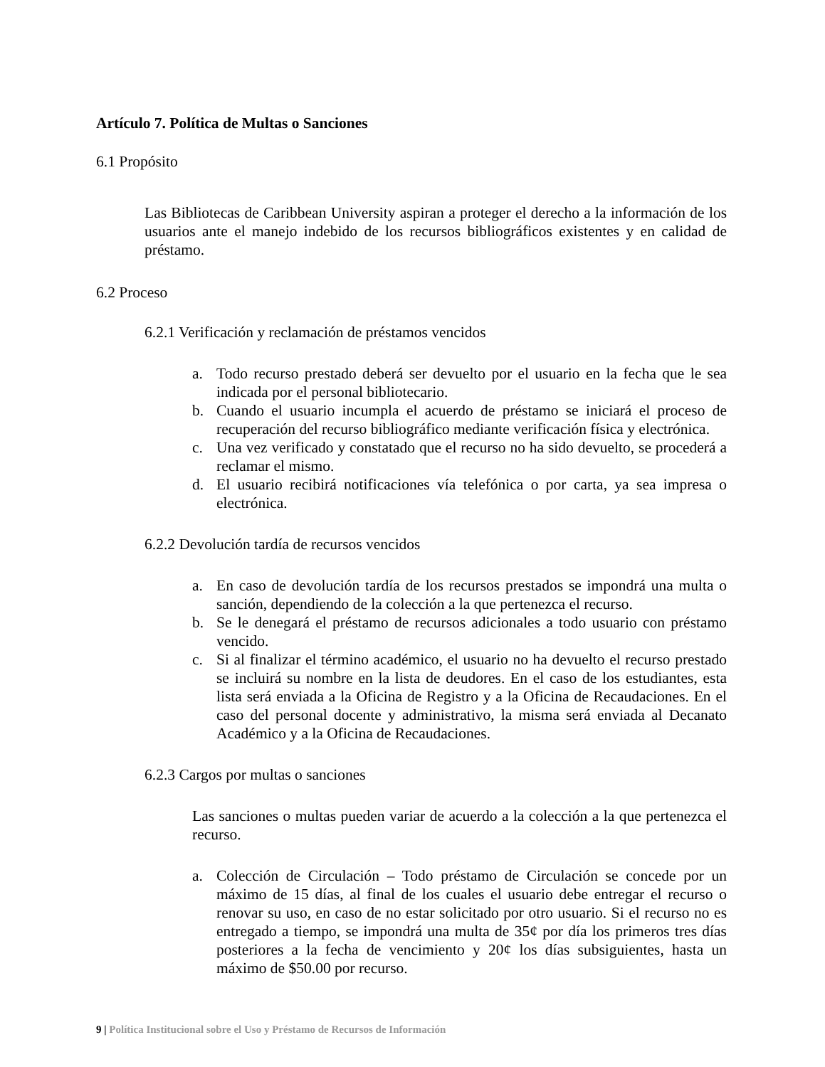Artículo 7. Política de Multas o Sanciones
6.1 Propósito
Las Bibliotecas de Caribbean University aspiran a proteger el derecho a la información de los usuarios ante el manejo indebido de los recursos bibliográficos existentes y en calidad de préstamo.
6.2 Proceso
6.2.1 Verificación y reclamación de préstamos vencidos
a. Todo recurso prestado deberá ser devuelto por el usuario en la fecha que le sea indicada por el personal bibliotecario.
b. Cuando el usuario incumpla el acuerdo de préstamo se iniciará el proceso de recuperación del recurso bibliográfico mediante verificación física y electrónica.
c. Una vez verificado y constatado que el recurso no ha sido devuelto, se procederá a reclamar el mismo.
d. El usuario recibirá notificaciones vía telefónica o por carta, ya sea impresa o electrónica.
6.2.2 Devolución tardía de recursos vencidos
a. En caso de devolución tardía de los recursos prestados se impondrá una multa o sanción, dependiendo de la colección a la que pertenezca el recurso.
b. Se le denegará el préstamo de recursos adicionales a todo usuario con préstamo vencido.
c. Si al finalizar el término académico, el usuario no ha devuelto el recurso prestado se incluirá su nombre en la lista de deudores. En el caso de los estudiantes, esta lista será enviada a la Oficina de Registro y a la Oficina de Recaudaciones. En el caso del personal docente y administrativo, la misma será enviada al Decanato Académico y a la Oficina de Recaudaciones.
6.2.3 Cargos por multas o sanciones
Las sanciones o multas pueden variar de acuerdo a la colección a la que pertenezca el recurso.
a. Colección de Circulación – Todo préstamo de Circulación se concede por un máximo de 15 días, al final de los cuales el usuario debe entregar el recurso o renovar su uso, en caso de no estar solicitado por otro usuario. Si el recurso no es entregado a tiempo, se impondrá una multa de 35¢ por día los primeros tres días posteriores a la fecha de vencimiento y 20¢ los días subsiguientes, hasta un máximo de $50.00 por recurso.
9 | Política Institucional sobre el Uso y Préstamo de Recursos de Información